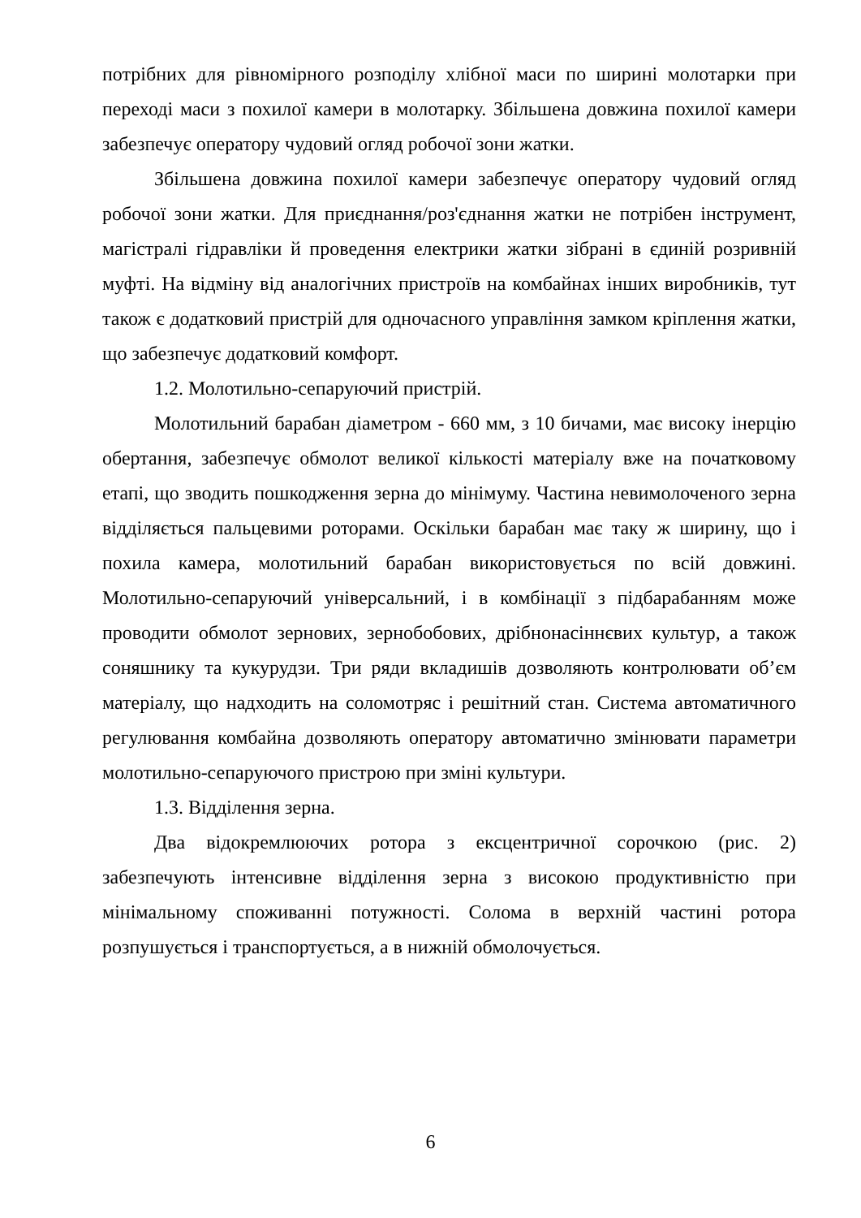потрібних для рівномірного розподілу хлібної маси по ширині молотарки при переході маси з похилої камери в молотарку. Збільшена довжина похилої камери забезпечує оператору чудовий огляд робочої зони жатки.
Збільшена довжина похилої камери забезпечує оператору чудовий огляд робочої зони жатки. Для приєднання/роз'єднання жатки не потрібен інструмент, магістралі гідравліки й проведення електрики жатки зібрані в єдиній розривній муфті. На відміну від аналогічних пристроїв на комбайнах інших виробників, тут також є додатковий пристрій для одночасного управління замком кріплення жатки, що забезпечує додатковий комфорт.
1.2. Молотильно-сепаруючий пристрій.
Молотильний барабан діаметром - 660 мм, з 10 бичами, має високу інерцію обертання, забезпечує обмолот великої кількості матеріалу вже на початковому етапі, що зводить пошкодження зерна до мінімуму. Частина невимолоченого зерна відділяється пальцевими роторами. Оскільки барабан має таку ж ширину, що і похила камера, молотильний барабан використовується по всій довжині. Молотильно-сепаруючий універсальний, і в комбінації з підбарабанням може проводити обмолот зернових, зернобобових, дрібнонасіннєвих культур, а також соняшнику та кукурудзи. Три ряди вкладишів дозволяють контролювати об’єм матеріалу, що надходить на соломотряс і решітний стан. Система автоматичного регулювання комбайна дозволяють оператору автоматично змінювати параметри молотильно-сепаруючого пристрою при зміні культури.
1.3. Відділення зерна.
Два відокремлюючих ротора з ексцентричної сорочкою (рис. 2) забезпечують інтенсивне відділення зерна з високою продуктивністю при мінімальному споживанні потужності. Солома в верхній частині ротора розпушується і транспортується, а в нижній обмолочується.
6